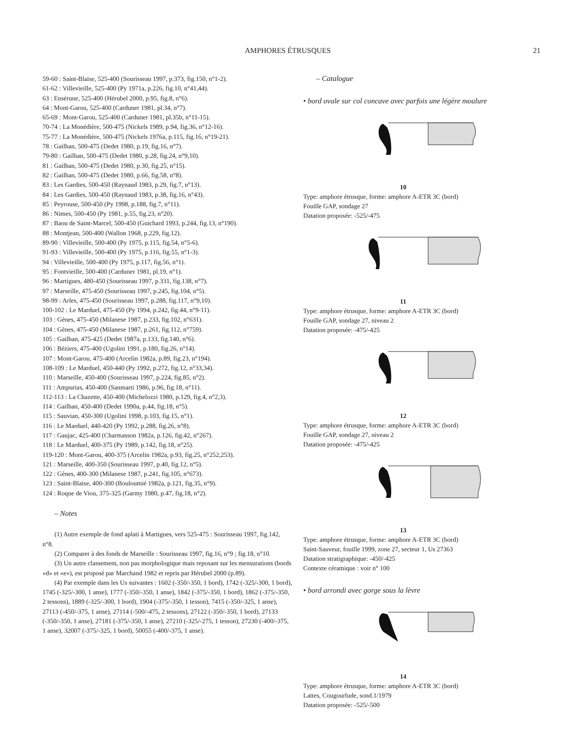AMPHORES ÉTRUSQUES 21
59-60 : Saint-Blaise, 525-400 (Sourisseau 1997, p.373, fig.150, n°1-2).
61-62 : Villevieille, 525-400 (Py 1971a, p.226, fig.10, n°41,44).
63 : Ensérune, 525-400 (Hérubel 2000, p.95, fig.8, n°6).
64 : Mont-Garou, 525-400 (Carduner 1981, pl.34, n°7).
65-69 : Mont-Garou, 525-400 (Carduner 1981, pl.35b, n°11-15).
70-74 : La Monédière, 500-475 (Nickels 1989, p.94, fig.36, n°12-16).
75-77 : La Monédière, 500-475 (Nickels 1976a, p.115, fig.16, n°19-21).
78 : Gailhan, 500-475 (Dedet 1980, p.19, fig.16, n°7).
79-80 : Gailhan, 500-475 (Dedet 1980, p.28, fig.24, n°9,10).
81 : Gailhan, 500-475 (Dedet 1980, p.30, fig.25, n°15).
82 : Gailhan, 500-475 (Dedet 1980, p.66, fig.58, n°8).
83 : Les Gardies, 500-450 (Raynaud 1983, p.29, fig.7, n°13).
84 : Les Gardies, 500-450 (Raynaud 1983, p.38, fig.16, n°43).
85 : Peyrouse, 500-450 (Py 1998, p.188, fig.7, n°11).
86 : Nimes, 500-450 (Py 1981, p.55, fig.23, n°20).
87 : Baou de Saint-Marcel, 500-450 (Guichard 1993, p.244, fig.13, n°190).
88 : Montjean, 500-400 (Wallon 1968, p.229, fig.12).
89-90 : Villevieille, 500-400 (Py 1975, p.115, fig.54, n°5-6).
91-93 : Villevieille, 500-400 (Py 1975, p.116, fig.55, n°1-3).
94 : Villevieille, 500-400 (Py 1975, p.117, fig.56, n°1).
95 : Fontvieille, 500-400 (Carduner 1981, pl.19, n°1).
96 : Martigues, 480-450 (Sourisseau 1997, p.331, fig.138, n°7).
97 : Marseille, 475-450 (Sourisseau 1997, p.245, fig.104, n°5).
98-99 : Arles, 475-450 (Sourisseau 1997, p.288, fig.117, n°9,10).
100-102 : Le Marduel, 475-450 (Py 1994, p.242, fig.44, n°9-11).
103 : Gènes, 475-450 (Milanese 1987, p.233, fig.102, n°631).
104 : Gènes, 475-450 (Milanese 1987, p.261, fig.112, n°759).
105 : Gailhan, 475-425 (Dedet 1987a, p.133, fig.140, n°6).
106 : Béziers, 475-400 (Ugolini 1991, p.180, fig.26, n°14).
107 : Mont-Garou, 475-400 (Arcelin 1982a, p.89, fig.23, n°194).
108-109 : Le Marduel, 450-440 (Py 1992, p.272, fig.12, n°33,34).
110 : Marseille, 450-400 (Sourisseau 1997, p.224, fig.85, n°2).
111 : Ampurias, 450-400 (Sanmarti 1986, p.96, fig.18, n°11).
112-113 : La Chazette, 450-400 (Michelozzi 1980, p.129, fig.4, n°2,3).
114 : Gailhan, 450-400 (Dedet 1990a, p.44, fig.18, n°5).
115 : Sauvian, 450-300 (Ugolini 1998, p.103, fig.15, n°1).
116 : Le Marduel, 440-420 (Py 1992, p.288, fig.26, n°8).
117 : Gaujac, 425-400 (Charmasson 1982a, p.126, fig.42, n°267).
118 : Le Marduel, 400-375 (Py 1989, p.142, fig.18, n°25).
119-120 : Mont-Garou, 400-375 (Arcelin 1982a, p.93, fig.25, n°252,253).
121 : Marseille, 400-350 (Sourisseau 1997, p.40, fig.12, n°5).
122 : Gènes, 400-300 (Milanese 1987, p.241, fig.105, n°673).
123 : Saint-Blaise, 400-300 (Bouloumié 1982a, p.121, fig.35, n°9).
124 : Roque de Viou, 375-325 (Garmy 1980, p.47, fig.18, n°2).
– Notes
(1) Autre exemple de fond aplati à Martigues, vers 525-475 : Sourisseau 1997, fig.142, n°8.
(2) Comparer à des fonds de Marseille : Sourisseau 1997, fig.16, n°9 ; fig.18, n°10.
(3) Un autre classement, non pas morphologique mais reposant sur les mensurations (bords «d» et «e»), est proposé par Marchand 1982 et repris par Hérubel 2000 (p.89).
(4) Par exemple dans les Us suivantes : 1602 (-350/-350, 1 bord), 1742 (-325/-300, 1 bord), 1745 (-325/-300, 1 anse), 1777 (-350/-350, 1 anse), 1842 (-375/-350, 1 bord), 1862 (-375/-350, 2 tessons), 1889 (-325/-300, 1 bord), 1904 (-375/-350, 1 tesson), 7415 (-350/-325, 1 anse), 27113 (-450/-375, 1 anse), 27114 (-500/-475, 2 tessons), 27122 (-350/-350, 1 bord), 27133 (-350/-350, 1 anse), 27181 (-375/-350, 1 anse), 27210 (-325/-275, 1 tesson), 27230 (-400/-375, 1 anse), 32007 (-375/-325, 1 bord), 50055 (-400/-375, 1 anse).
– Catalogue
• bord ovale sur col concave avec parfois une légère moulure
10
Type: amphore étrusque, forme: amphore A-ETR 3C (bord)
Fouille GAP, sondage 27
Datation proposée: -525/-475
11
Type: amphore étrusque, forme: amphore A-ETR 3C (bord)
Fouille GAP, sondage 27, niveau 2
Datation proposée: -475/-425
12
Type: amphore étrusque, forme: amphore A-ETR 3C (bord)
Fouille GAP, sondage 27, niveau 2
Datation proposée: -475/-425
13
Type: amphore étrusque, forme: amphore A-ETR 3C (bord)
Saint-Sauveur, fouille 1999, zone 27, secteur 1, Us 27363
Datation stratigraphique: -450/-425
Contexte céramique : voir n° 100
• bord arrondi avec gorge sous la lèvre
14
Type: amphore étrusque, forme: amphore A-ETR 3C (bord)
Lattes, Cougourlude, sond.1/1979
Datation proposée: -525/-500